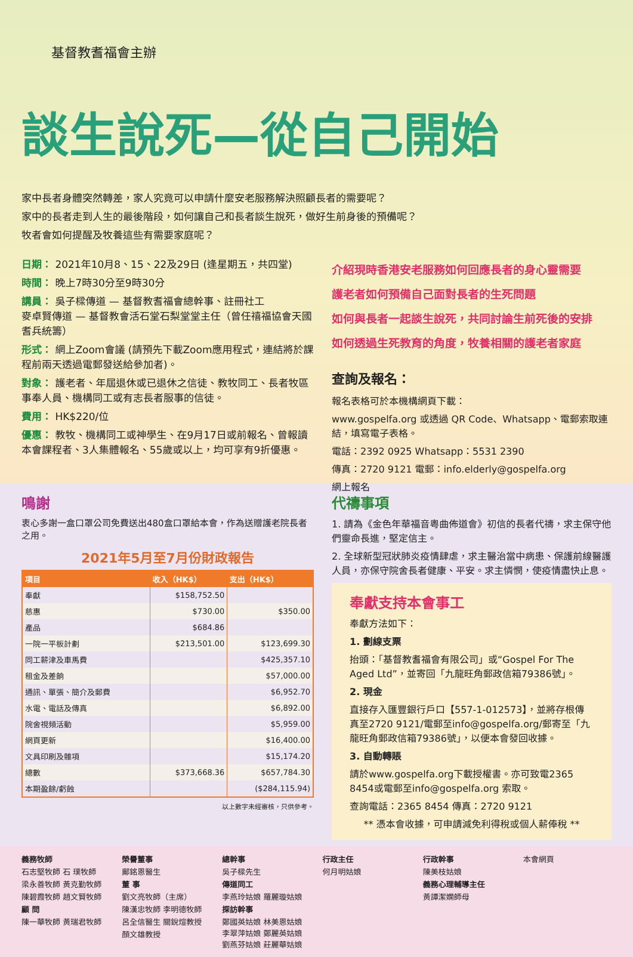基督教耆福會主辦
談生說死—從自己開始
家中長者身體突然轉差，家人究竟可以申請什麼安老服務解決照顧長者的需要呢？
家中的長者走到人生的最後階段，如何讓自己和長者談生說死，做好生前身後的預備呢？
牧者會如何提醒及牧養這些有需要家庭呢？
日期： 2021年10月8、15、22及29日 (逢星期五，共四堂)
時間： 晚上7時30分至9時30分
講員： 吳子樑傳道 — 基督教耆福會總幹事、註冊社工
麥卓賢傳道 — 基督教會活石堂石梨堂堂主任（曾任禧福協會天國耆兵統籌）
形式： 網上Zoom會議 (請預先下載Zoom應用程式，連結將於課程前兩天透過電郵發送給參加者)。
對象： 護老者、年屆退休或已退休之信徒、教牧同工、長者牧區事奉人員、機構同工或有志長者服事的信徒。
費用： HK$220/位
優惠： 教牧、機構同工或神學生、在9月17日或前報名、曾報讀本會課程者、3人集體報名、55歲或以上，均可享有9折優惠。
介紹現時香港安老服務如何回應長者的身心靈需要
護老者如何預備自己面對長者的生死問題
如何與長者一起談生說死，共同討論生前死後的安排
如何透過生死教育的角度，牧養相關的護老者家庭
查詢及報名：
報名表格可於本機構網頁下載：
www.gospelfa.org 或透過 QR Code、Whatsapp、電郵索取連結，填寫電子表格。
電話：2392 0925 Whatsapp：5531 2390
傳真：2720 9121 電郵：info.elderly@gospelfa.org
網上報名
鳴謝
衷心多謝一盒口罩公司免費送出480盒口罩給本會，作為送贈護老院長者之用。
2021年5月至7月份財政報告
| 項目 | 收入（HK$） | 支出（HK$） |
| --- | --- | --- |
| 奉獻 | $158,752.50 | |
| 慈惠 | $730.00 | $350.00 |
| 產品 | $684.86 | |
| 一院一平板計劃 | $213,501.00 | $123,699.30 |
| 同工薪津及車馬費 | | $425,357.10 |
| 租金及差餉 | | $57,000.00 |
| 通訊、單張、簡介及郵費 | | $6,952.70 |
| 水電、電話及傳真 | | $6,892.00 |
| 院舍視頻活動 | | $5,959.00 |
| 網頁更新 | | $16,400.00 |
| 文具印刷及雜項 | | $15,174.20 |
| 總數 | $373,668.36 | $657,784.30 |
| 本期盈餘/虧蝕 | | ($284,115.94) |
以上數字未經審核，只供參考。
代禱事項
1. 請為《金色年華福音粵曲佈道會》初信的長者代禱，求主保守他們靈命長進，堅定信主。
2. 全球新型冠狀肺炎疫情肆虐，求主醫治當中病患、保護前線醫護人員，亦保守院舍長者健康、平安。求主憐憫，使疫情盡快止息。
奉獻支持本會事工
奉獻方法如下：
1. 劃線支票
抬頭：「基督教耆福會有限公司」或“Gospel For The Aged Ltd”，並寄回「九龍旺角郵政信箱79386號」。
2. 現金
直接存入匯豐銀行戶口【557-1-012573】，並將存根傳真至2720 9121/電郵至info@gospelfa.org/郵寄至「九龍旺角郵政信箱79386號」，以便本會發回收據。
3. 自動轉賬
請於www.gospelfa.org下載授權書。亦可致電2365 8454或電郵至info@gospelfa.org 索取。
查詢電話：2365 8454 傳真：2720 9121
** 憑本會收據，可申請減免利得稅或個人薪俸稅 **
義務牧師
石志堅牧師 石 璞牧師
梁永善牧師 黃克勤牧師
陳碧霞牧師 趙文賢牧師
顧 問
陳一華牧師 黃瑞君牧師
榮譽董事
鄺銘恩醫生
董 事
劉文亮牧師（主席）
陳漢忠牧師 李明德牧師
呂全信醫生 關銳煊教授
顏文雄教授
總幹事
吳子樑先生
傳道同工
李燕玲姑娘 羅麗璇姑娘
探訪幹事
鄭國英姑娘 林美恩姑娘 李翠萍姑娘 鄭麗英姑娘 劉燕芬姑娘 莊麗華姑娘
行政主任
何月明姑娘
行政幹事
陳美枝姑娘
義務心理輔導主任
黃譚潔嫻師母
本會網頁